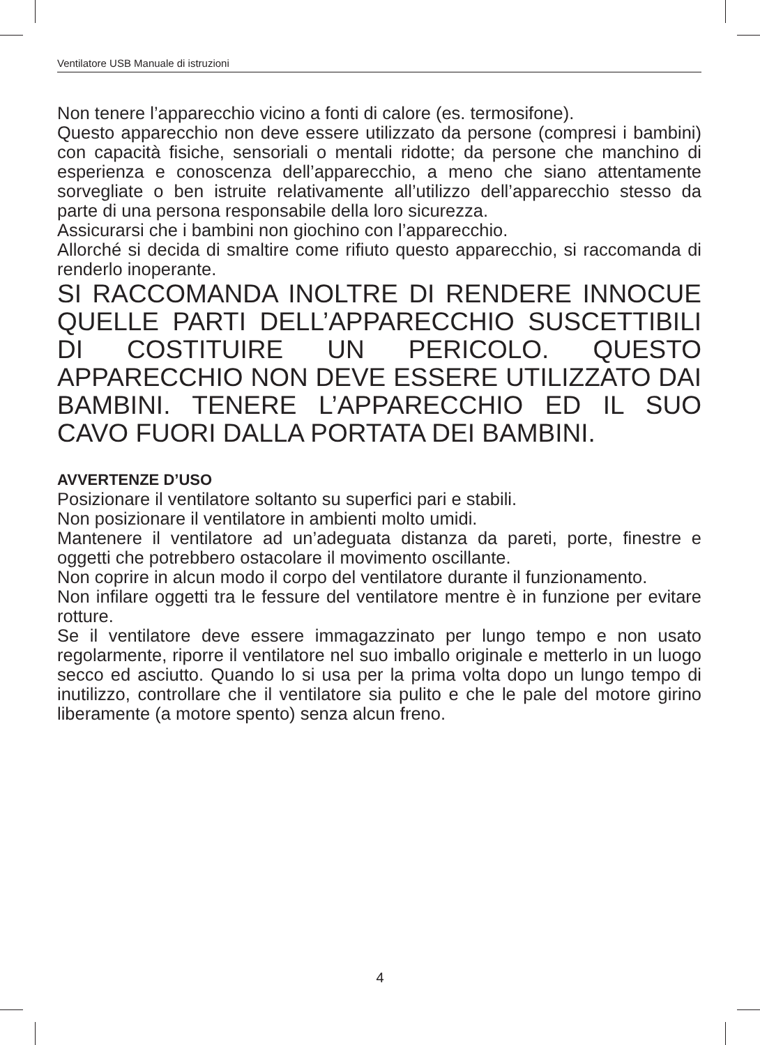Ventilatore USB Manuale di istruzioni
Non tenere l’apparecchio vicino a fonti di calore (es. termosifone).
Questo apparecchio non deve essere utilizzato da persone (compresi i bambini) con capacità fisiche, sensoriali o mentali ridotte; da persone che manchino di esperienza e conoscenza dell’apparecchio, a meno che siano attentamente sorvegliate o ben istruite relativamente all’utilizzo dell’apparecchio stesso da parte di una persona responsabile della loro sicurezza.
Assicurarsi che i bambini non giochino con l’apparecchio.
Allorché si decida di smaltire come rifiuto questo apparecchio, si raccomanda di renderlo inoperante.
SI RACCOMANDA INOLTRE DI RENDERE INNOCUE QUELLE PARTI DELL’APPARECCHIO SUSCETTIBILI DI COSTITUIRE UN PERICOLO. QUESTO APPARECCHIO NON DEVE ESSERE UTILIZZATO DAI BAMBINI. TENERE L’APPARECCHIO ED IL SUO CAVO FUORI DALLA PORTATA DEI BAMBINI.
AVVERTENZE D’USO
Posizionare il ventilatore soltanto su superfici pari e stabili.
Non posizionare il ventilatore in ambienti molto umidi.
Mantenere il ventilatore ad un’adeguata distanza da pareti, porte, finestre e oggetti che potrebbero ostacolare il movimento oscillante.
Non coprire in alcun modo il corpo del ventilatore durante il funzionamento.
Non infilare oggetti tra le fessure del ventilatore mentre è in funzione per evitare rotture.
Se il ventilatore deve essere immagazzinato per lungo tempo e non usato regolarmente, riporre il ventilatore nel suo imballo originale e metterlo in un luogo secco ed asciutto. Quando lo si usa per la prima volta dopo un lungo tempo di inutilizzo, controllare che il ventilatore sia pulito e che le pale del motore girino liberamente (a motore spento) senza alcun freno.
4